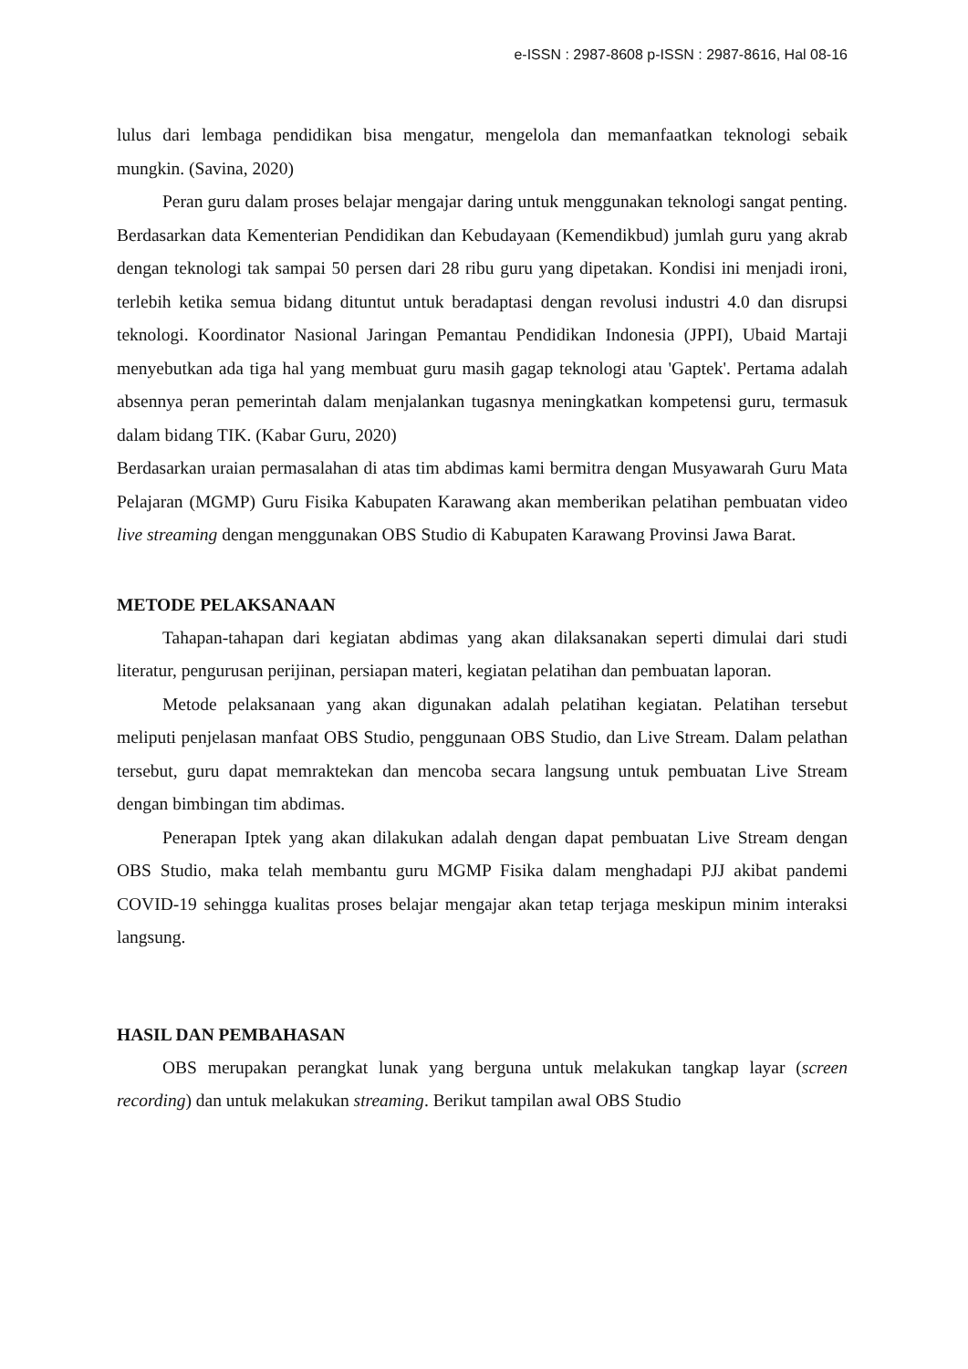e-ISSN : 2987-8608 p-ISSN : 2987-8616, Hal 08-16
lulus dari lembaga pendidikan bisa mengatur, mengelola dan memanfaatkan teknologi sebaik mungkin. (Savina, 2020)
Peran guru dalam proses belajar mengajar daring untuk menggunakan teknologi sangat penting. Berdasarkan data Kementerian Pendidikan dan Kebudayaan (Kemendikbud) jumlah guru yang akrab dengan teknologi tak sampai 50 persen dari 28 ribu guru yang dipetakan. Kondisi ini menjadi ironi, terlebih ketika semua bidang dituntut untuk beradaptasi dengan revolusi industri 4.0 dan disrupsi teknologi. Koordinator Nasional Jaringan Pemantau Pendidikan Indonesia (JPPI), Ubaid Martaji menyebutkan ada tiga hal yang membuat guru masih gagap teknologi atau 'Gaptek'. Pertama adalah absennya peran pemerintah dalam menjalankan tugasnya meningkatkan kompetensi guru, termasuk dalam bidang TIK. (Kabar Guru, 2020)
Berdasarkan uraian permasalahan di atas tim abdimas kami bermitra dengan Musyawarah Guru Mata Pelajaran (MGMP) Guru Fisika Kabupaten Karawang akan memberikan pelatihan pembuatan video live streaming dengan menggunakan OBS Studio di Kabupaten Karawang Provinsi Jawa Barat.
METODE PELAKSANAAN
Tahapan-tahapan dari kegiatan abdimas yang akan dilaksanakan seperti dimulai dari studi literatur, pengurusan perijinan, persiapan materi, kegiatan pelatihan dan pembuatan laporan.
Metode pelaksanaan yang akan digunakan adalah pelatihan kegiatan. Pelatihan tersebut meliputi penjelasan manfaat OBS Studio, penggunaan OBS Studio, dan Live Stream. Dalam pelathan tersebut, guru dapat memraktekan dan mencoba secara langsung untuk pembuatan Live Stream dengan bimbingan tim abdimas.
Penerapan Iptek yang akan dilakukan adalah dengan dapat pembuatan Live Stream dengan OBS Studio, maka telah membantu guru MGMP Fisika dalam menghadapi PJJ akibat pandemi COVID-19 sehingga kualitas proses belajar mengajar akan tetap terjaga meskipun minim interaksi langsung.
HASIL DAN PEMBAHASAN
OBS merupakan perangkat lunak yang berguna untuk melakukan tangkap layar (screen recording) dan untuk melakukan streaming. Berikut tampilan awal OBS Studio